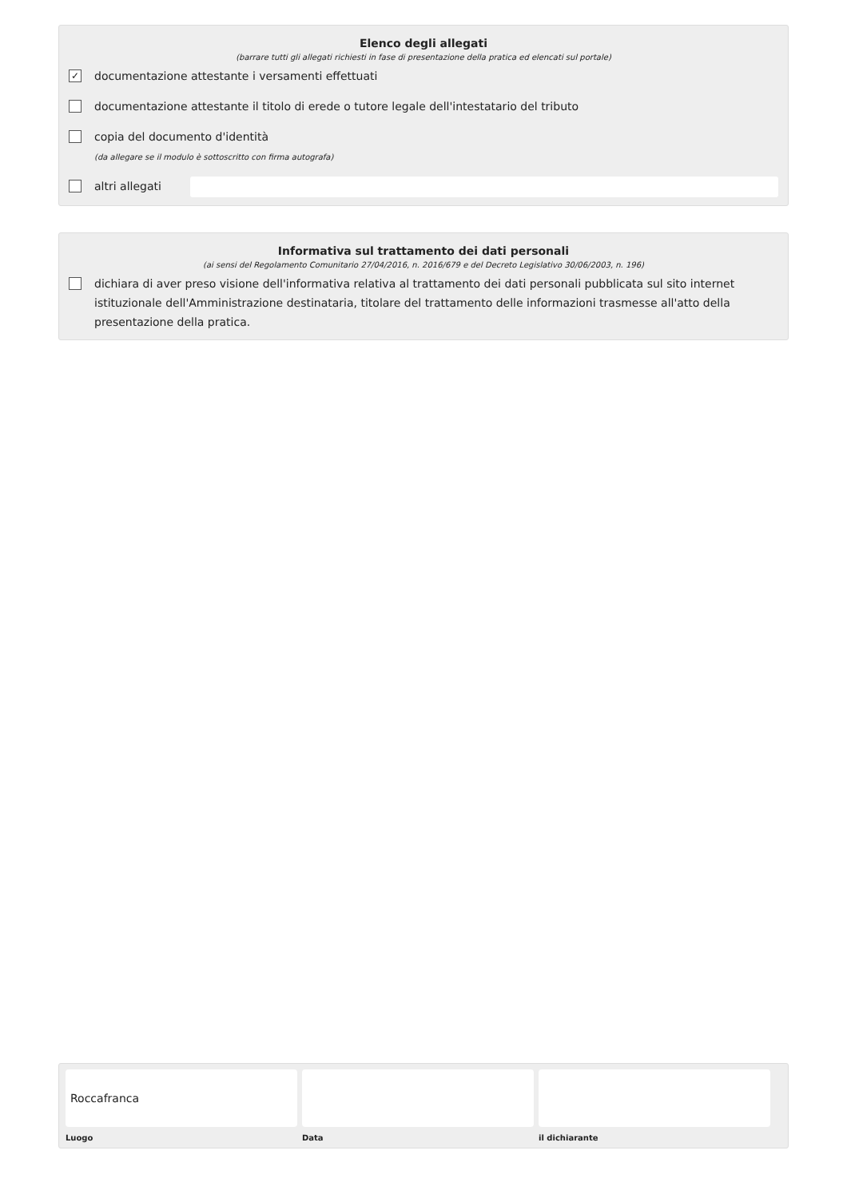Elenco degli allegati
(barrare tutti gli allegati richiesti in fase di presentazione della pratica ed elencati sul portale)
✓ documentazione attestante i versamenti effettuati
documentazione attestante il titolo di erede o tutore legale dell'intestatario del tributo
copia del documento d'identità
(da allegare se il modulo è sottoscritto con firma autografa)
altri allegati
Informativa sul trattamento dei dati personali
(ai sensi del Regolamento Comunitario 27/04/2016, n. 2016/679 e del Decreto Legislativo 30/06/2003, n. 196)
dichiara di aver preso visione dell'informativa relativa al trattamento dei dati personali pubblicata sul sito internet istituzionale dell'Amministrazione destinataria, titolare del trattamento delle informazioni trasmesse all'atto della presentazione della pratica.
Roccafranca
Luogo
Data il dichiarante